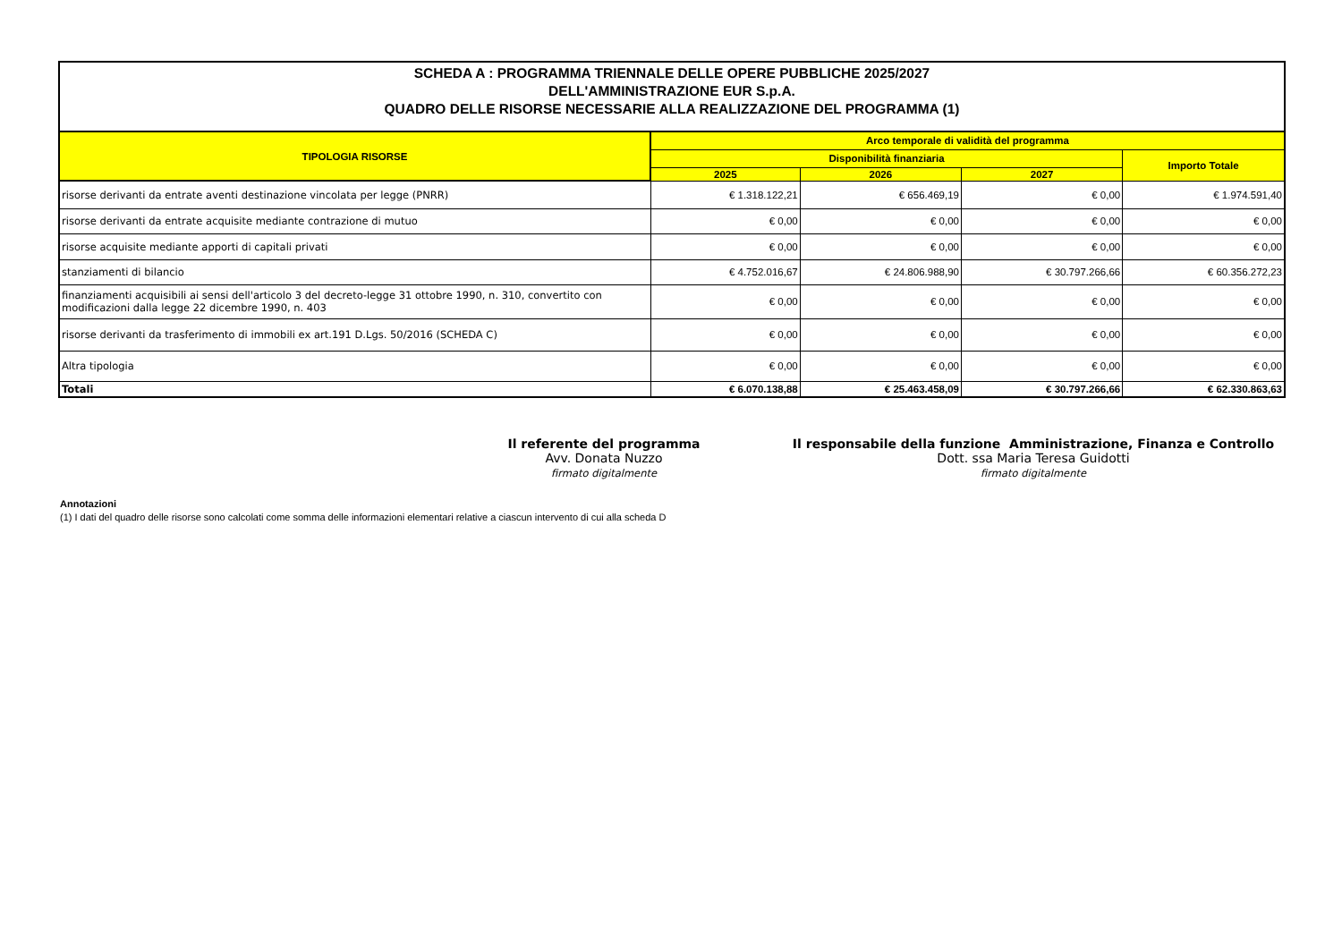SCHEDA A : PROGRAMMA TRIENNALE DELLE OPERE PUBBLICHE 2025/2027
DELL'AMMINISTRAZIONE EUR S.p.A.
QUADRO DELLE RISORSE NECESSARIE ALLA REALIZZAZIONE DEL PROGRAMMA (1)
| TIPOLOGIA RISORSE | Arco temporale di validità del programma | | | |
| --- | --- | --- | --- | --- |
| | Disponibilità finanziaria | | | Importo Totale |
| | 2025 | 2026 | 2027 | |
| risorse derivanti da entrate aventi destinazione vincolata per legge (PNRR) | € 1.318.122,21 | € 656.469,19 | € 0,00 | € 1.974.591,40 |
| risorse derivanti da entrate acquisite mediante contrazione di mutuo | € 0,00 | € 0,00 | € 0,00 | € 0,00 |
| risorse acquisite mediante apporti di capitali privati | € 0,00 | € 0,00 | € 0,00 | € 0,00 |
| stanziamenti di bilancio | € 4.752.016,67 | € 24.806.988,90 | € 30.797.266,66 | € 60.356.272,23 |
| finanziamenti acquisibili ai sensi dell'articolo 3 del decreto-legge 31 ottobre 1990, n. 310, convertito con modificazioni dalla legge 22 dicembre 1990, n. 403 | € 0,00 | € 0,00 | € 0,00 | € 0,00 |
| risorse derivanti da trasferimento di immobili ex art.191 D.Lgs. 50/2016 (SCHEDA C) | € 0,00 | € 0,00 | € 0,00 | € 0,00 |
| Altra tipologia | € 0,00 | € 0,00 | € 0,00 | € 0,00 |
| Totali | € 6.070.138,88 | € 25.463.458,09 | € 30.797.266,66 | € 62.330.863,63 |
Il referente del programma
Avv. Donata Nuzzo
firmato digitalmente
Il responsabile della funzione Amministrazione, Finanza e Controllo
Dott. ssa Maria Teresa Guidotti
firmato digitalmente
Annotazioni
(1) I dati del quadro delle risorse sono calcolati come somma delle informazioni elementari relative a ciascun intervento di cui alla scheda D